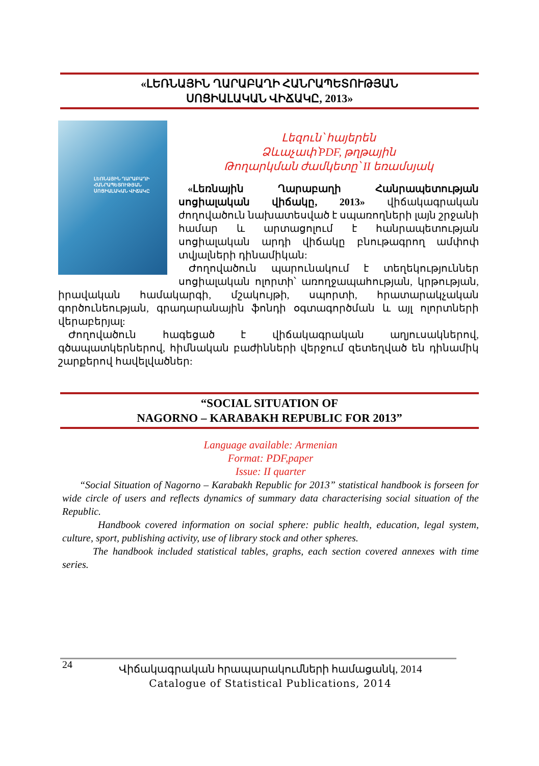«ԼԵՌՆԱՅԻՆ ՂԱՐԱԲԱՂԻ ՀԱՆՐԱՊԵՏՈՒԹՅԱՆ
ՍՈՑԻԱԼԱԿԱՆ ՎԻՃԱԿԸ, 2013»
ԼԵՌՆԱՅԻՆ ՂԱՐԱԲԱՂԻ
ՀԱՆՐԱՊԵՏՈՒԹՅԱՆ
ՍՈՑԻԱԼԱԿԱՆ ՎԻՃԱԿԸ
Լեզուն՝ հայերեն
Ձևաչափ՝PDF, թղթային
Թողարկման ժամկետը՝ II եռամսյակ
«Լեռնային Ղարաբաղի Հանրապետության սոցիալական վիճակը, 2013» վիճակագրական ժողովածուն նախատեսված է սպառողների լայն շրջանի համար և արտացոլում է հանրապետության սոցիալական արդի վիճակը բնութագրող ամփոփ տվյալների դինամիկան:
Ժողովածուն պարունակում է տեղեկություններ սոցիալական ոլորտի՝ առողջապահության, կրթության, իրավական համակարգի, մշակույթի, սպորտի, հրատարակչական գործունեության, գրադարանային ֆոնդի օգտագործման և այլ ոլորտների վերաբերյալ:
Ժողովածուն հագեցած է վիճակագրական աղյուսակներով, գծապատկերներով, հիմնական բաժինների վերջում զետեղված են դինամիկ շարքերով հավելվածներ:
“SOCIAL SITUATION OF
NAGORNO – KARABAKH REPUBLIC FOR 2013”
Language available: Armenian
Format: PDF,paper
Issue: II quarter
“Social Situation of Nagorno – Karabakh Republic for 2013” statistical handbook is forseen for wide circle of users and reflects dynamics of summary data characterising social situation of the Republic.
Handbook covered information on social sphere: public health, education, legal system, culture, sport, publishing activity, use of library stock and other spheres.
The handbook included statistical tables, graphs, each section covered annexes with time series.
24
Վիճակագրական հրապարակումների համացանկ, 2014
Catalogue of Statistical Publications, 2014